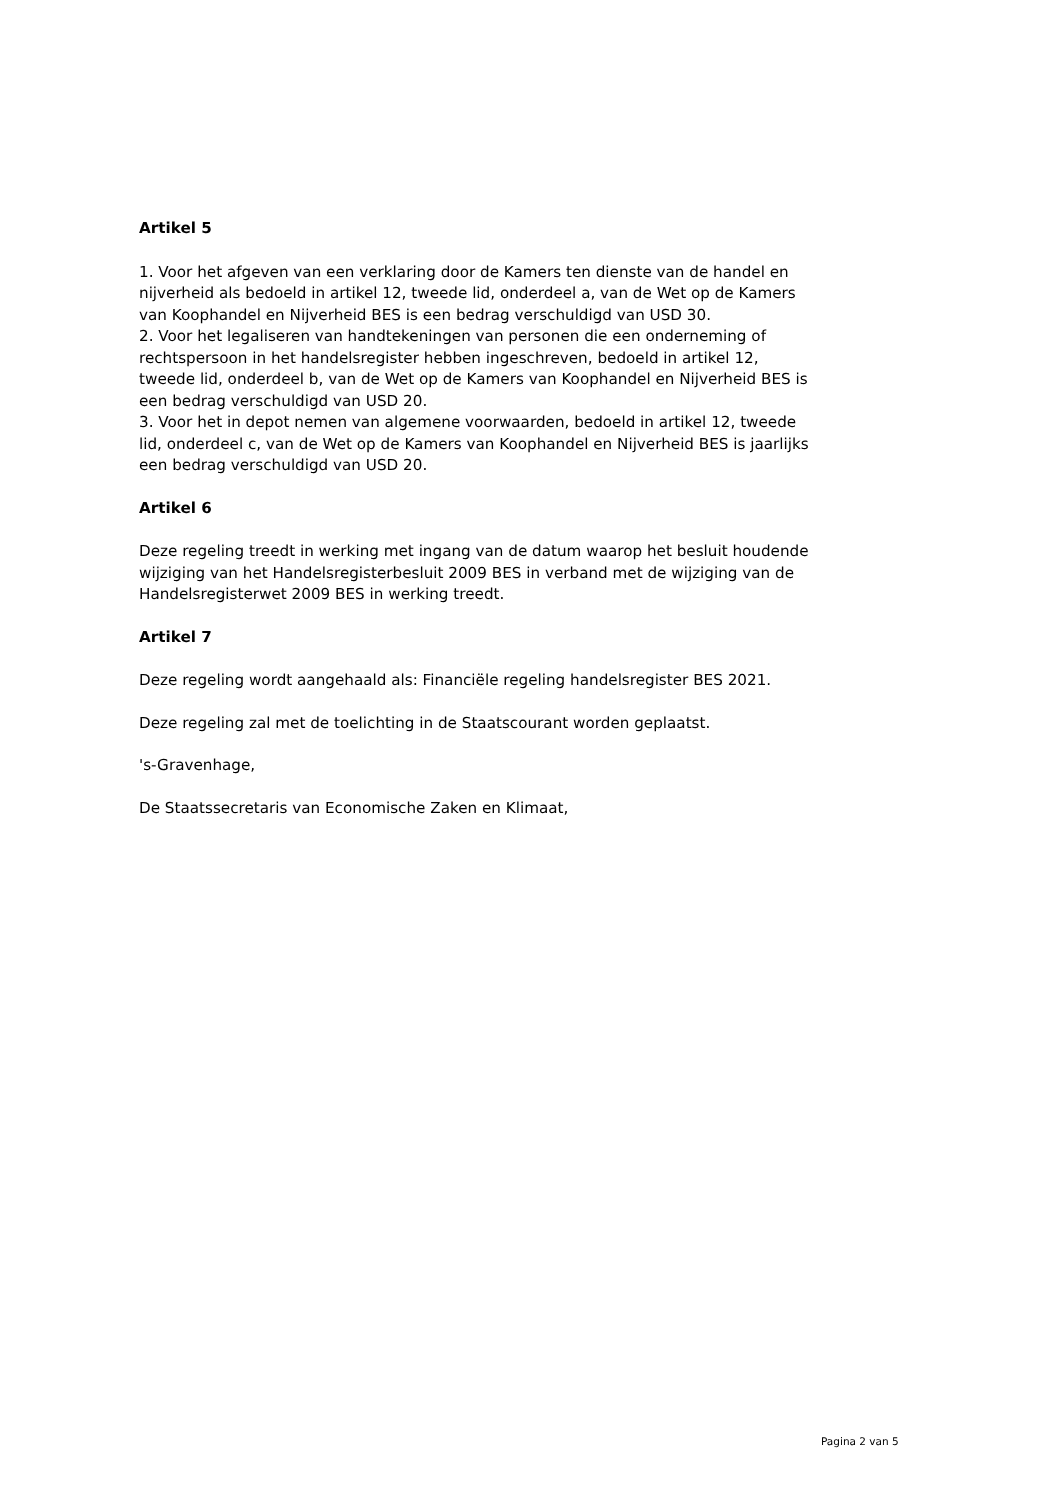Artikel 5
1. Voor het afgeven van een verklaring door de Kamers ten dienste van de handel en nijverheid als bedoeld in artikel 12, tweede lid, onderdeel a, van de Wet op de Kamers van Koophandel en Nijverheid BES is een bedrag verschuldigd van USD 30.
2. Voor het legaliseren van handtekeningen van personen die een onderneming of rechtspersoon in het handelsregister hebben ingeschreven, bedoeld in artikel 12, tweede lid, onderdeel b, van de Wet op de Kamers van Koophandel en Nijverheid BES is een bedrag verschuldigd van USD 20.
3. Voor het in depot nemen van algemene voorwaarden, bedoeld in artikel 12, tweede lid, onderdeel c, van de Wet op de Kamers van Koophandel en Nijverheid BES is jaarlijks een bedrag verschuldigd van USD 20.
Artikel 6
Deze regeling treedt in werking met ingang van de datum waarop het besluit houdende wijziging van het Handelsregisterbesluit 2009 BES in verband met de wijziging van de Handelsregisterwet 2009 BES in werking treedt.
Artikel 7
Deze regeling wordt aangehaald als: Financiële regeling handelsregister BES 2021.
Deze regeling zal met de toelichting in de Staatscourant worden geplaatst.
's-Gravenhage,
De Staatssecretaris van Economische Zaken en Klimaat,
Pagina 2 van 5